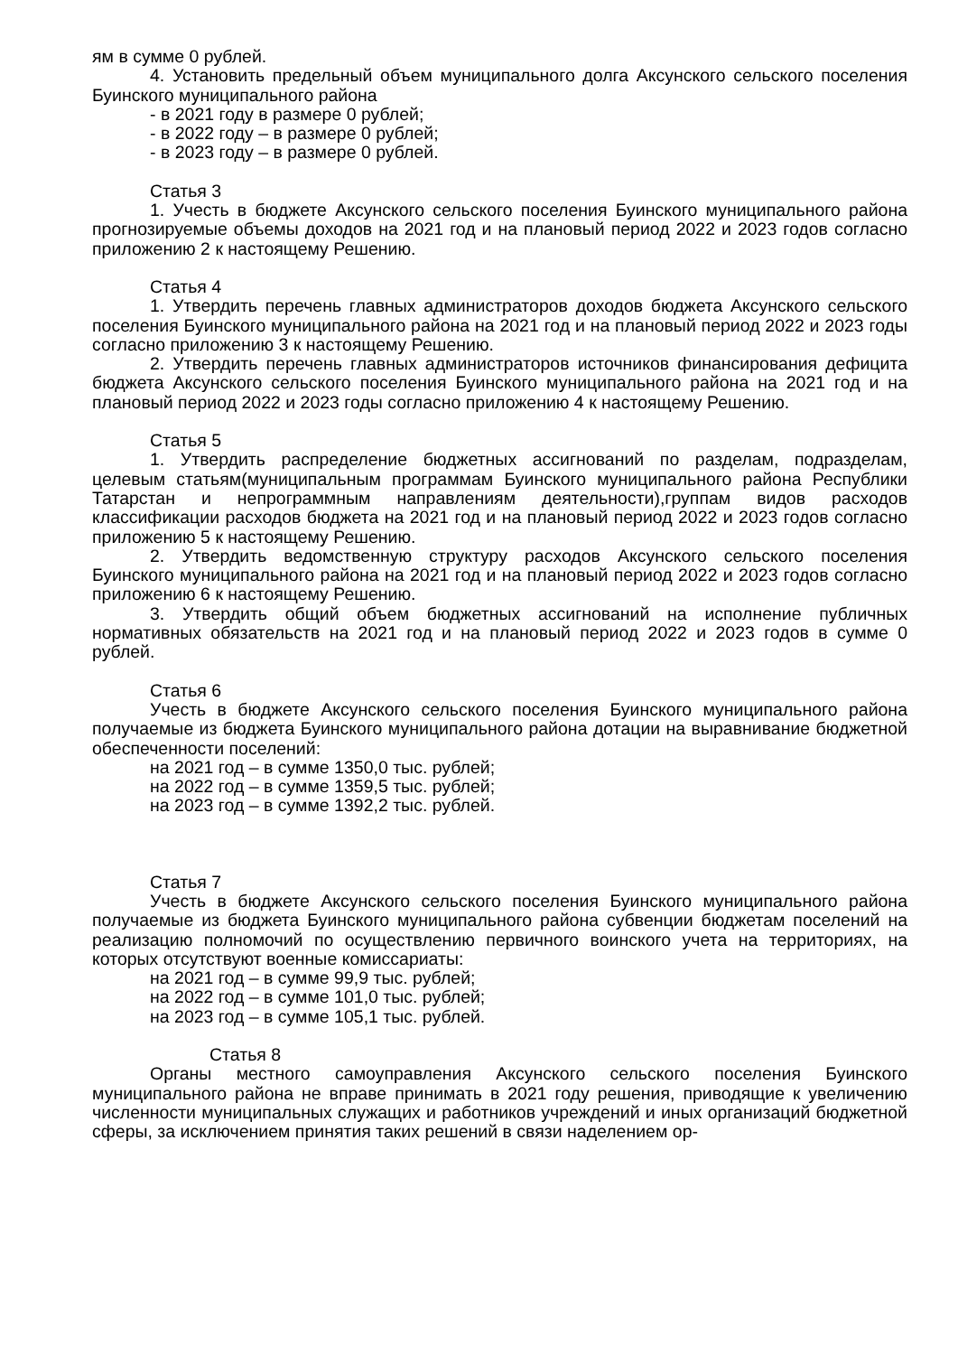ям в сумме 0 рублей.
4. Установить предельный объем муниципального долга Аксунского сельского поселения Буинского муниципального района
- в 2021 году в размере 0 рублей;
- в 2022 году – в размере 0 рублей;
- в 2023 году – в размере 0 рублей.
Статья 3
1. Учесть в бюджете Аксунского сельского поселения Буинского муниципального района прогнозируемые объемы доходов на 2021 год и на плановый период 2022 и 2023 годов согласно приложению 2 к настоящему Решению.
Статья 4
1. Утвердить перечень главных администраторов доходов бюджета Аксунского сельского поселения Буинского муниципального района на 2021 год и на плановый период 2022 и 2023 годы согласно приложению 3 к настоящему Решению.
2. Утвердить перечень главных администраторов источников финансирования дефицита бюджета Аксунского сельского поселения Буинского муниципального района на 2021 год и на плановый период 2022 и 2023 годы согласно приложению 4 к настоящему Решению.
Статья 5
1. Утвердить распределение бюджетных ассигнований по разделам, подразделам, целевым статьям(муниципальным программам Буинского муниципального района Республики Татарстан и непрограммным направлениям деятельности),группам видов расходов классификации расходов бюджета на 2021 год и на плановый период 2022 и 2023 годов согласно приложению 5 к настоящему Решению.
2. Утвердить ведомственную структуру расходов Аксунского сельского поселения Буинского муниципального района на 2021 год и на плановый период 2022 и 2023 годов согласно приложению 6 к настоящему Решению.
3. Утвердить общий объем бюджетных ассигнований на исполнение публичных нормативных обязательств на 2021 год и на плановый период 2022 и 2023 годов в сумме 0 рублей.
Статья 6
Учесть в бюджете Аксунского сельского поселения Буинского муниципального района получаемые из бюджета Буинского муниципального района дотации на выравнивание бюджетной обеспеченности поселений:
на 2021 год – в сумме 1350,0 тыс. рублей;
на 2022 год – в сумме 1359,5 тыс. рублей;
на 2023 год – в сумме 1392,2 тыс. рублей.
Статья 7
Учесть в бюджете Аксунского сельского поселения Буинского муниципального района получаемые из бюджета Буинского муниципального района субвенции бюджетам поселений на реализацию полномочий по осуществлению первичного воинского учета на территориях, на которых отсутствуют военные комиссариаты:
на 2021 год – в сумме 99,9 тыс. рублей;
на 2022 год – в сумме 101,0 тыс. рублей;
на 2023 год – в сумме 105,1 тыс. рублей.
Статья 8
Органы местного самоуправления Аксунского сельского поселения Буинского муниципального района не вправе принимать в 2021 году решения, приводящие к увеличению численности муниципальных служащих и работников учреждений и иных организаций бюджетной сферы, за исключением принятия таких решений в связи наделением ор-